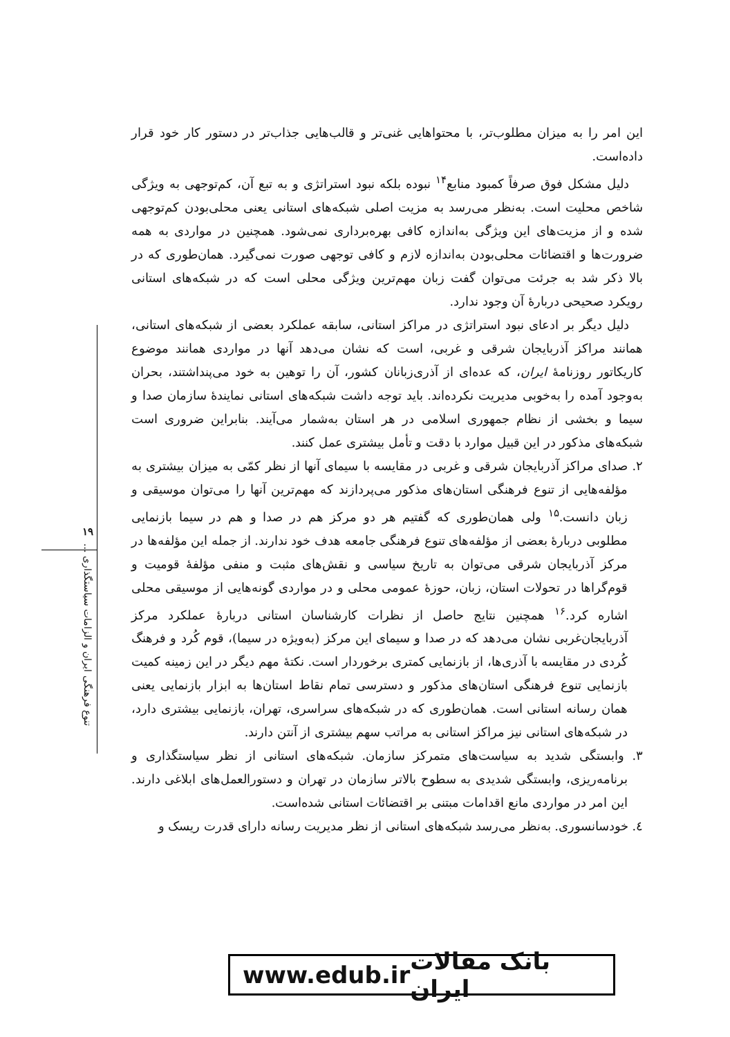این امر را به میزان مطلوب‌تر، با محتواهایی غنی‌تر و قالب‌هایی جذاب‌تر در دستور کار خود قرار داده‌است.
دلیل مشکل فوق صرفاً کمبود منابع<sup>۱۴</sup> نبوده بلکه نبود استراتژی و به تبع آن، کم‌توجهی به ویژگی شاخص محلیت است. به‌نظر می‌رسد به مزیت اصلی شبکه‌های استانی یعنی محلی‌بودن کم‌توجهی شده و از مزیت‌های این ویژگی به‌اندازه کافی بهره‌برداری نمی‌شود. همچنین در مواردی به همه ضرورت‌ها و اقتضائات محلی‌بودن به‌اندازه لازم و کافی توجهی صورت نمی‌گیرد. همان‌طوری که در بالا ذکر شد به جرئت می‌توان گفت زبان مهم‌ترین ویژگی محلی است که در شبکه‌های استانی رویکرد صحیحی دربارهٔ آن وجود ندارد.
دلیل دیگر بر ادعای نبود استراتژی در مراکز استانی، سابقه عملکرد بعضی از شبکه‌های استانی، همانند مراکز آذربایجان شرقی و غربی، است که نشان می‌دهد آنها در مواردی همانند موضوع کاریکاتور روزنامهٔ ایران، که عده‌ای از آذری‌زبانان کشور، آن را توهین به خود می‌پنداشتند، بحران به‌وجود آمده را به‌خوبی مدیریت نکرده‌اند. باید توجه داشت شبکه‌های استانی نمایندهٔ سازمان صدا و سیما و بخشی از نظام جمهوری اسلامی در هر استان به‌شمار می‌آیند. بنابراین ضروری است شبکه‌های مذکور در این قبیل موارد با دقت و تأمل بیشتری عمل کنند.
۲. صدای مراکز آذربایجان شرقی و غربی در مقایسه با سیمای آنها از نظر کمّی به میزان بیشتری به مؤلفه‌هایی از تنوع فرهنگی استان‌های مذکور می‌پردازند که مهم‌ترین آنها را می‌توان موسیقی و زبان دانست.<sup>۱۵</sup> ولی همان‌طوری که گفتیم هر دو مرکز هم در صدا و هم در سیما بازنمایی مطلوبی دربارهٔ بعضی از مؤلفه‌های تنوع فرهنگی جامعه هدف خود ندارند. از جمله این مؤلفه‌ها در مرکز آذربایجان شرقی می‌توان به تاریخ سیاسی و نقش‌های مثبت و منفی مؤلفهٔ قومیت و قوم‌گراها در تحولات استان، زبان، حوزهٔ عمومی محلی و در مواردی گونه‌هایی از موسیقی محلی اشاره کرد.<sup>۱۶</sup> همچنین نتایج حاصل از نظرات کارشناسان استانی دربارهٔ عملکرد مرکز آذربایجان‌غربی نشان می‌دهد که در صدا و سیمای این مرکز (به‌ویژه در سیما)، قوم کُرد و فرهنگ کُردی در مقایسه با آذری‌ها، از بازنمایی کمتری برخوردار است. نکتهٔ مهم دیگر در این زمینه کمیت بازنمایی تنوع فرهنگی استان‌های مذکور و دسترسی تمام نقاط استان‌ها به ابزار بازنمایی یعنی همان رسانه استانی است. همان‌طوری که در شبکه‌های سراسری، تهران، بازنمایی بیشتری دارد، در شبکه‌های استانی نیز مراکز استانی به مراتب سهم بیشتری از آنتن دارند.
۳. وابستگی شدید به سیاست‌های متمرکز سازمان. شبکه‌های استانی از نظر سیاستگذاری و برنامه‌ریزی، وابستگی شدیدی به سطوح بالاتر سازمان در تهران و دستورالعمل‌های ابلاغی دارند. این امر در مواردی مانع اقدامات مبتنی بر اقتضائات استانی شده‌است.
٤. خودسانسوری. به‌نظر می‌رسد شبکه‌های استانی از نظر مدیریت رسانه دارای قدرت ریسک و
۱۹
تنوع فرهنگی ایران و الزامات سیاستگذاری ...
www.edub.ir بانک مقالات ایران